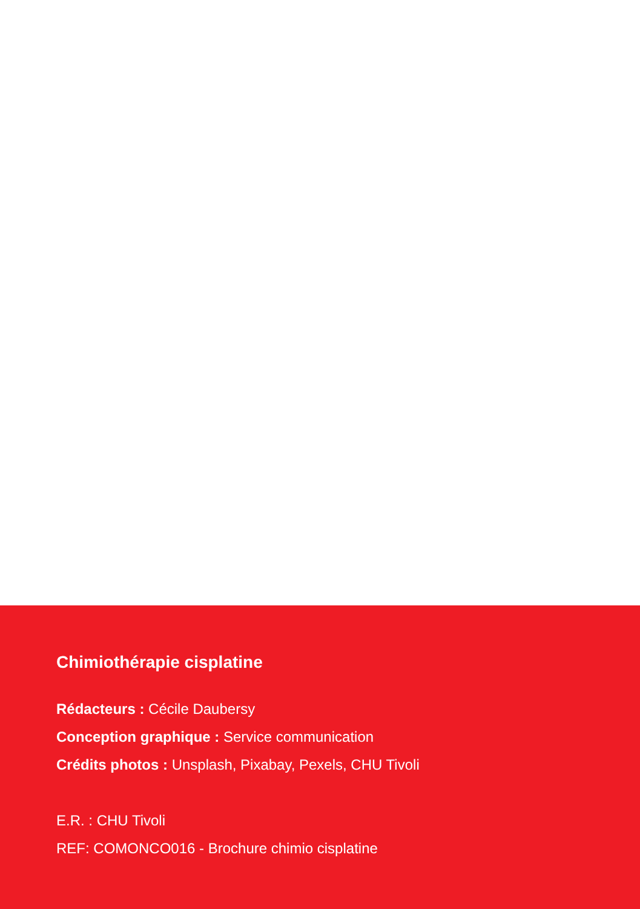Chimiothérapie cisplatine
Rédacteurs : Cécile Daubersy
Conception graphique : Service communication
Crédits photos : Unsplash, Pixabay, Pexels, CHU Tivoli
E.R. : CHU Tivoli
REF: COMONCO016 - Brochure chimio cisplatine